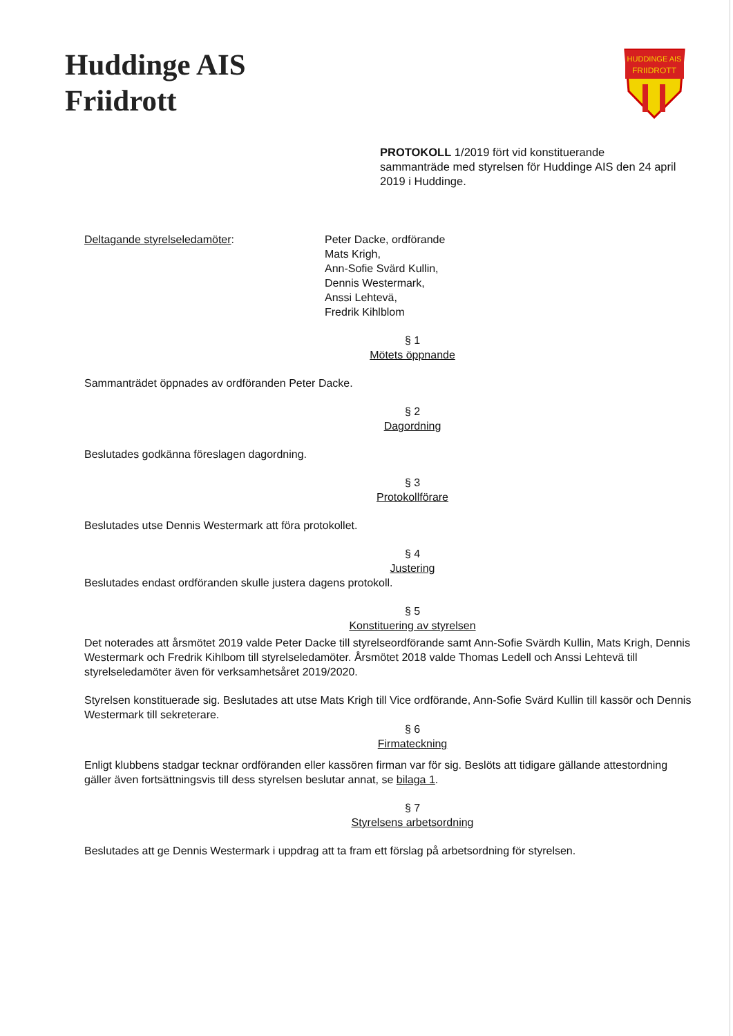Huddinge AIS
Friidrott
HUDDINGE AIS
FRIIDROTT
PROTOKOLL 1/2019 fört vid konstituerande sammanträde med styrelsen för Huddinge AIS den 24 april 2019 i Huddinge.
Deltagande styrelseledamöter: Peter Dacke, ordförande
Mats Krigh,
Ann-Sofie Svärd Kullin,
Dennis Westermark,
Anssi Lehtevä,
Fredrik Kihlblom
§ 1
Mötets öppnande
Sammanträdet öppnades av ordföranden Peter Dacke.
§ 2
Dagordning
Beslutades godkänna föreslagen dagordning.
§ 3
Protokollförare
Beslutades utse Dennis Westermark att föra protokollet.
§ 4
Justering
Beslutades endast ordföranden skulle justera dagens protokoll.
§ 5
Konstituering av styrelsen
Det noterades att årsmötet 2019 valde Peter Dacke till styrelseordförande samt Ann-Sofie Svärdh Kullin, Mats Krigh, Dennis Westermark och Fredrik Kihlbom till styrelseledamöter. Årsmötet 2018 valde Thomas Ledell och Anssi Lehtevä till styrelseledamöter även för verksamhetsåret 2019/2020.
Styrelsen konstituerade sig. Beslutades att utse Mats Krigh till Vice ordförande, Ann-Sofie Svärd Kullin till kassör och Dennis Westermark till sekreterare.
§ 6
Firmateckning
Enligt klubbens stadgar tecknar ordföranden eller kassören firman var för sig. Beslöts att tidigare gällande attestordning gäller även fortsättningsvis till dess styrelsen beslutar annat, se bilaga 1.
§ 7
Styrelsens arbetsordning
Beslutades att ge Dennis Westermark i uppdrag att ta fram ett förslag på arbetsordning för styrelsen.